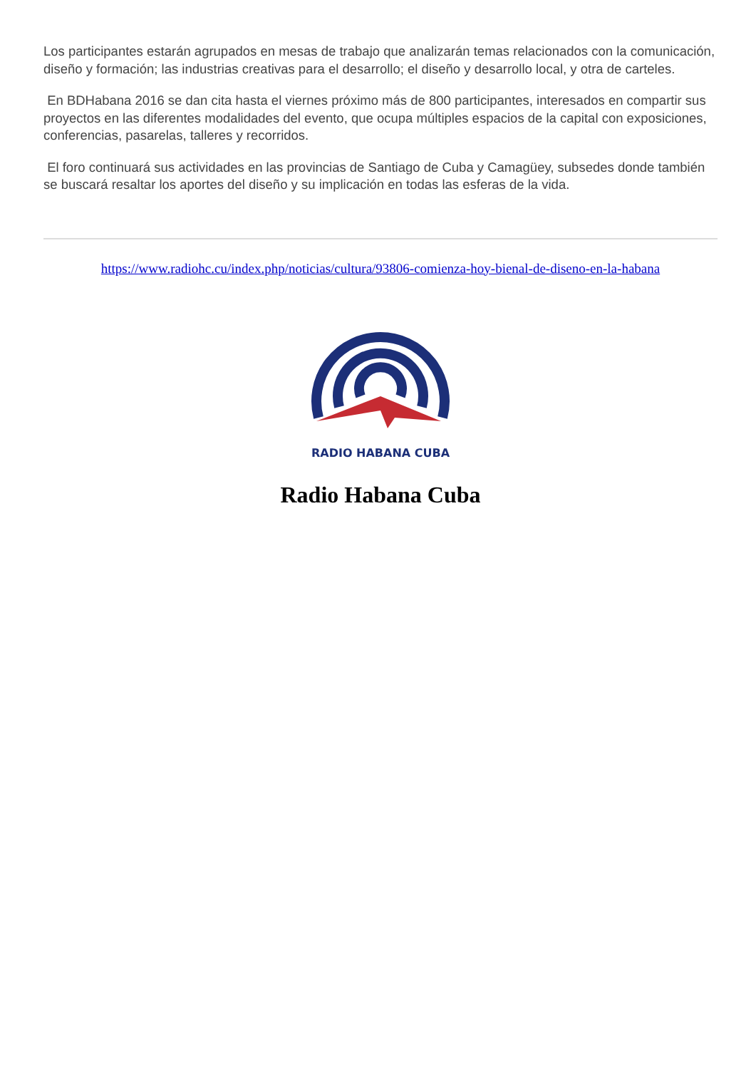Los participantes estarán agrupados en mesas de trabajo que analizarán temas relacionados con la comunicación, diseño y formación; las industrias creativas para el desarrollo; el diseño y desarrollo local, y otra de carteles.
En BDHabana 2016 se dan cita hasta el viernes próximo más de 800 participantes, interesados en compartir sus proyectos en las diferentes modalidades del evento, que ocupa múltiples espacios de la capital con exposiciones, conferencias, pasarelas, talleres y recorridos.
El foro continuará sus actividades en las provincias de Santiago de Cuba y Camagüey, subsedes donde también se buscará resaltar los aportes del diseño y su implicación en todas las esferas de la vida.
https://www.radiohc.cu/index.php/noticias/cultura/93806-comienza-hoy-bienal-de-diseno-en-la-habana
RADIO HABANA CUBA
Radio Habana Cuba